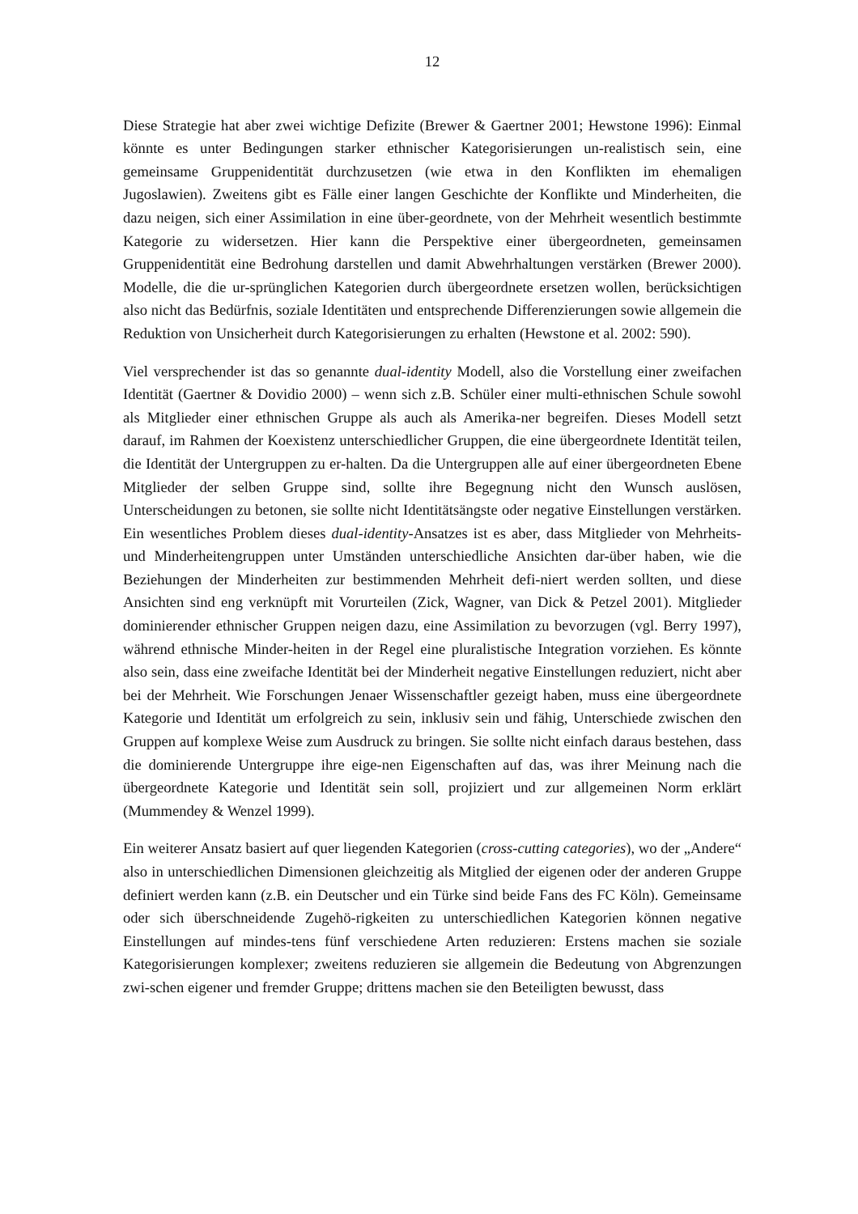12
Diese Strategie hat aber zwei wichtige Defizite (Brewer & Gaertner 2001; Hewstone 1996): Einmal könnte es unter Bedingungen starker ethnischer Kategorisierungen un-realistisch sein, eine gemeinsame Gruppenidentität durchzusetzen (wie etwa in den Konflikten im ehemaligen Jugoslawien). Zweitens gibt es Fälle einer langen Geschichte der Konflikte und Minderheiten, die dazu neigen, sich einer Assimilation in eine über-geordnete, von der Mehrheit wesentlich bestimmte Kategorie zu widersetzen. Hier kann die Perspektive einer übergeordneten, gemeinsamen Gruppenidentität eine Bedrohung darstellen und damit Abwehrhaltungen verstärken (Brewer 2000). Modelle, die die ur-sprünglichen Kategorien durch übergeordnete ersetzen wollen, berücksichtigen also nicht das Bedürfnis, soziale Identitäten und entsprechende Differenzierungen sowie allgemein die Reduktion von Unsicherheit durch Kategorisierungen zu erhalten (Hewstone et al. 2002: 590).
Viel versprechender ist das so genannte dual-identity Modell, also die Vorstellung einer zweifachen Identität (Gaertner & Dovidio 2000) – wenn sich z.B. Schüler einer multi-ethnischen Schule sowohl als Mitglieder einer ethnischen Gruppe als auch als Amerika-ner begreifen. Dieses Modell setzt darauf, im Rahmen der Koexistenz unterschiedlicher Gruppen, die eine übergeordnete Identität teilen, die Identität der Untergruppen zu er-halten. Da die Untergruppen alle auf einer übergeordneten Ebene Mitglieder der selben Gruppe sind, sollte ihre Begegnung nicht den Wunsch auslösen, Unterscheidungen zu betonen, sie sollte nicht Identitätsängste oder negative Einstellungen verstärken. Ein wesentliches Problem dieses dual-identity-Ansatzes ist es aber, dass Mitglieder von Mehrheits- und Minderheitengruppen unter Umständen unterschiedliche Ansichten dar-über haben, wie die Beziehungen der Minderheiten zur bestimmenden Mehrheit defi-niert werden sollten, und diese Ansichten sind eng verknüpft mit Vorurteilen (Zick, Wagner, van Dick & Petzel 2001). Mitglieder dominierender ethnischer Gruppen neigen dazu, eine Assimilation zu bevorzugen (vgl. Berry 1997), während ethnische Minder-heiten in der Regel eine pluralistische Integration vorziehen. Es könnte also sein, dass eine zweifache Identität bei der Minderheit negative Einstellungen reduziert, nicht aber bei der Mehrheit. Wie Forschungen Jenaer Wissenschaftler gezeigt haben, muss eine übergeordnete Kategorie und Identität um erfolgreich zu sein, inklusiv sein und fähig, Unterschiede zwischen den Gruppen auf komplexe Weise zum Ausdruck zu bringen. Sie sollte nicht einfach daraus bestehen, dass die dominierende Untergruppe ihre eige-nen Eigenschaften auf das, was ihrer Meinung nach die übergeordnete Kategorie und Identität sein soll, projiziert und zur allgemeinen Norm erklärt (Mummendey & Wenzel 1999).
Ein weiterer Ansatz basiert auf quer liegenden Kategorien (cross-cutting categories), wo der „Andere“ also in unterschiedlichen Dimensionen gleichzeitig als Mitglied der eigenen oder der anderen Gruppe definiert werden kann (z.B. ein Deutscher und ein Türke sind beide Fans des FC Köln). Gemeinsame oder sich überschneidende Zugehö-rigkeiten zu unterschiedlichen Kategorien können negative Einstellungen auf mindes-tens fünf verschiedene Arten reduzieren: Erstens machen sie soziale Kategorisierungen komplexer; zweitens reduzieren sie allgemein die Bedeutung von Abgrenzungen zwi-schen eigener und fremder Gruppe; drittens machen sie den Beteiligten bewusst, dass